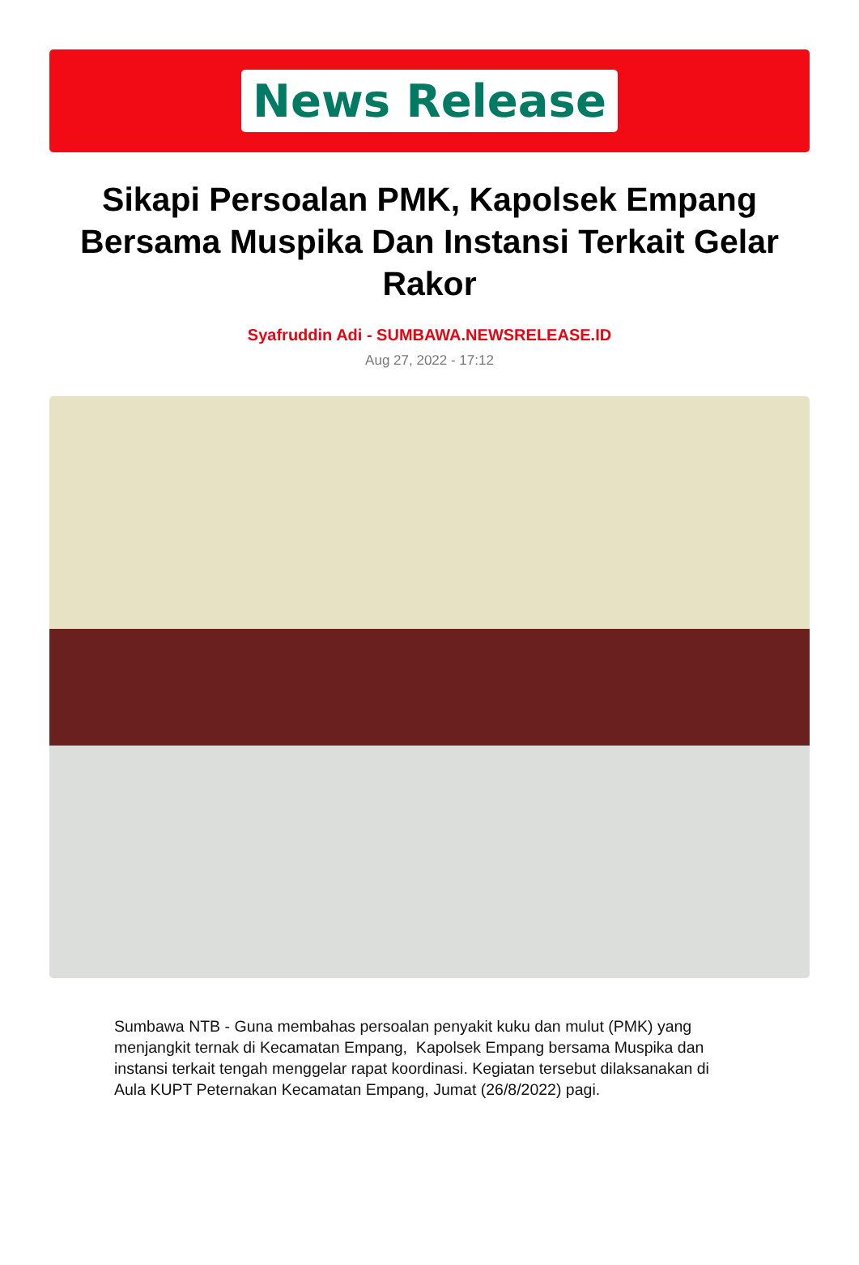News Release
Sikapi Persoalan PMK, Kapolsek Empang Bersama Muspika Dan Instansi Terkait Gelar Rakor
Syafruddin Adi - SUMBAWA.NEWSRELEASE.ID
Aug 27, 2022 - 17:12
Sumbawa NTB - Guna membahas persoalan penyakit kuku dan mulut (PMK) yang menjangkit ternak di Kecamatan Empang, Kapolsek Empang bersama Muspika dan instansi terkait tengah menggelar rapat koordinasi. Kegiatan tersebut dilaksanakan di Aula KUPT Peternakan Kecamatan Empang, Jumat (26/8/2022) pagi.